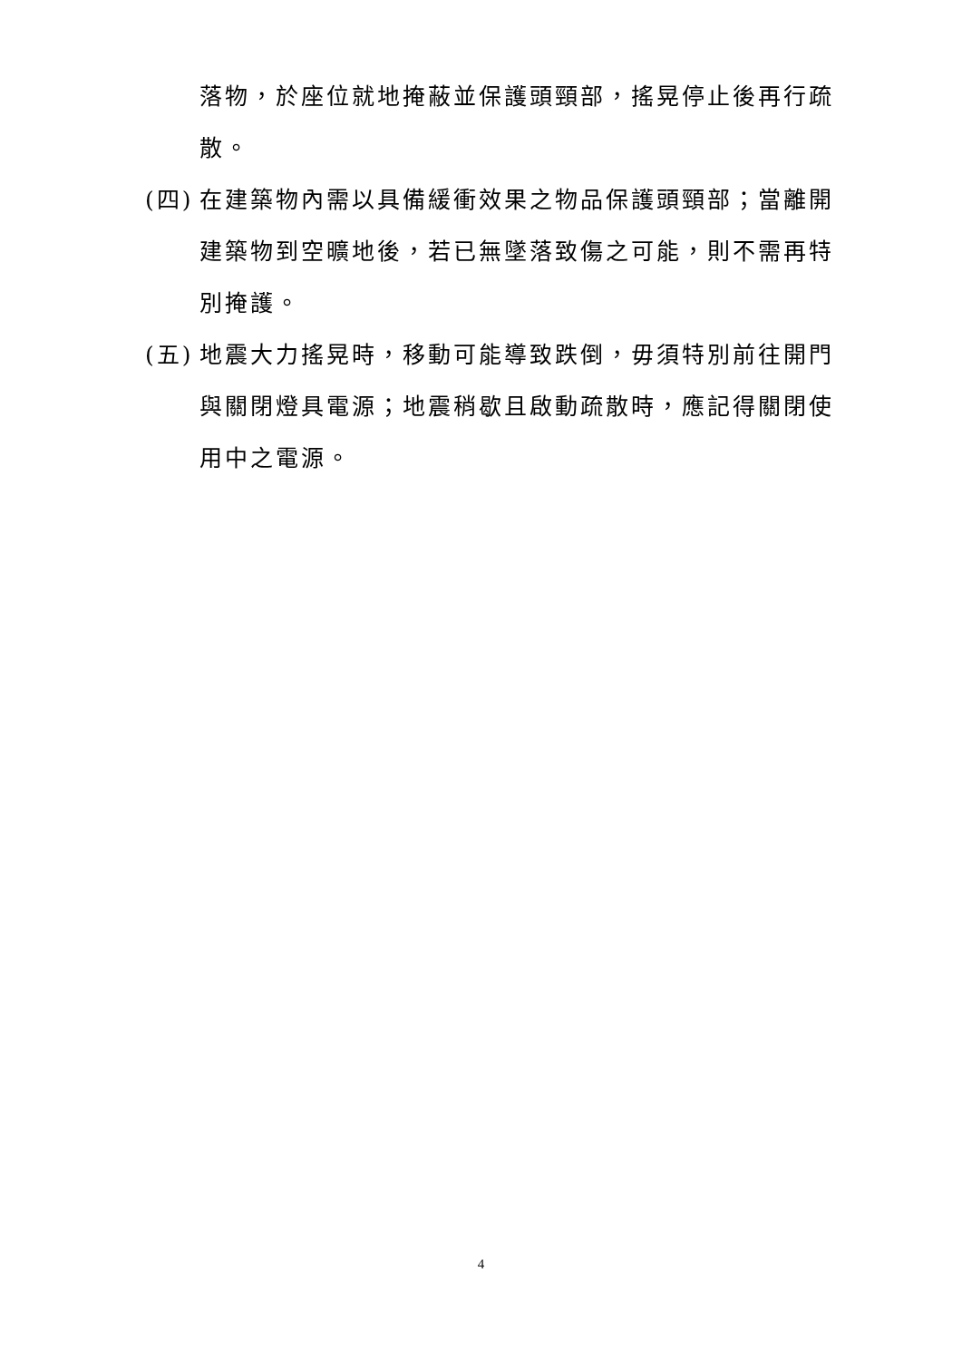落物，於座位就地掩蔽並保護頭頸部，搖晃停止後再行疏散。
(四)
在建築物內需以具備緩衝效果之物品保護頭頸部；當離開建築物到空曠地後，若已無墜落致傷之可能，則不需再特別掩護。
(五)
地震大力搖晃時，移動可能導致跌倒，毋須特別前往開門與關閉燈具電源；地震稍歇且啟動疏散時，應記得關閉使用中之電源。
4